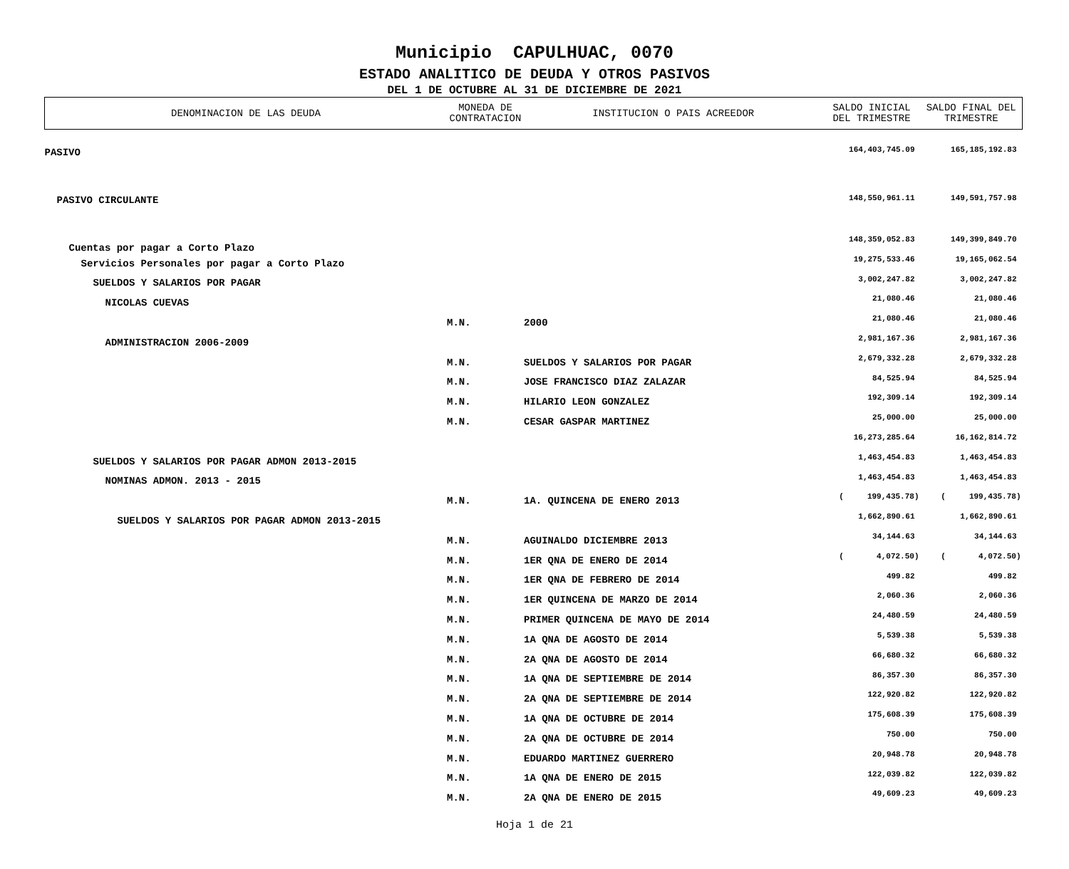Municipio CAPULHUAC, 0070
ESTADO ANALITICO DE DEUDA Y OTROS PASIVOS
DEL 1 DE OCTUBRE AL 31 DE DICIEMBRE DE 2021
| DENOMINACION DE LAS DEUDA | MONEDA DE CONTRATACION | INSTITUCION O PAIS ACREEDOR | SALDO INICIAL DEL TRIMESTRE | SALDO FINAL DEL TRIMESTRE |
| --- | --- | --- | --- | --- |
| PASIVO | | | 164,403,745.09 | 165,185,192.83 |
| PASIVO CIRCULANTE | | | 148,550,961.11 | 149,591,757.98 |
| Cuentas por pagar a Corto Plazo | | | 148,359,052.83 | 149,399,849.70 |
| Servicios Personales por pagar a Corto Plazo | | | 19,275,533.46 | 19,165,062.54 |
| SUELDOS Y SALARIOS POR PAGAR | | | 3,002,247.82 | 3,002,247.82 |
| NICOLAS CUEVAS | | | 21,080.46 | 21,080.46 |
| | M.N. | 2000 | 21,080.46 | 21,080.46 |
| ADMINISTRACION 2006-2009 | | | 2,981,167.36 | 2,981,167.36 |
| | M.N. | SUELDOS Y SALARIOS POR PAGAR | 2,679,332.28 | 2,679,332.28 |
| | M.N. | JOSE FRANCISCO DIAZ ZALAZAR | 84,525.94 | 84,525.94 |
| | M.N. | HILARIO LEON GONZALEZ | 192,309.14 | 192,309.14 |
| | M.N. | CESAR GASPAR MARTINEZ | 25,000.00 | 25,000.00 |
| | | | 16,273,285.64 | 16,162,814.72 |
| SUELDOS Y SALARIOS POR PAGAR ADMON 2013-2015 | | | 1,463,454.83 | 1,463,454.83 |
| NOMINAS ADMON. 2013 - 2015 | | | 1,463,454.83 | 1,463,454.83 |
| | M.N. | 1A. QUINCENA DE ENERO 2013 | ( 199,435.78) | ( 199,435.78) |
| SUELDOS Y SALARIOS POR PAGAR ADMON 2013-2015 | | | 1,662,890.61 | 1,662,890.61 |
| | M.N. | AGUINALDO DICIEMBRE 2013 | 34,144.63 | 34,144.63 |
| | M.N. | 1ER QNA DE ENERO DE 2014 | ( 4,072.50) | ( 4,072.50) |
| | M.N. | 1ER QNA DE FEBRERO DE 2014 | 499.82 | 499.82 |
| | M.N. | 1ER QUINCENA DE MARZO DE 2014 | 2,060.36 | 2,060.36 |
| | M.N. | PRIMER QUINCENA DE MAYO DE 2014 | 24,480.59 | 24,480.59 |
| | M.N. | 1A QNA DE AGOSTO DE 2014 | 5,539.38 | 5,539.38 |
| | M.N. | 2A QNA DE AGOSTO DE 2014 | 66,680.32 | 66,680.32 |
| | M.N. | 1A QNA DE SEPTIEMBRE DE 2014 | 86,357.30 | 86,357.30 |
| | M.N. | 2A QNA DE SEPTIEMBRE DE 2014 | 122,920.82 | 122,920.82 |
| | M.N. | 1A QNA DE OCTUBRE DE 2014 | 175,608.39 | 175,608.39 |
| | M.N. | 2A QNA DE OCTUBRE DE 2014 | 750.00 | 750.00 |
| | M.N. | EDUARDO MARTINEZ GUERRERO | 20,948.78 | 20,948.78 |
| | M.N. | 1A QNA DE ENERO DE 2015 | 122,039.82 | 122,039.82 |
| | M.N. | 2A QNA DE ENERO DE 2015 | 49,609.23 | 49,609.23 |
Hoja 1 de 21